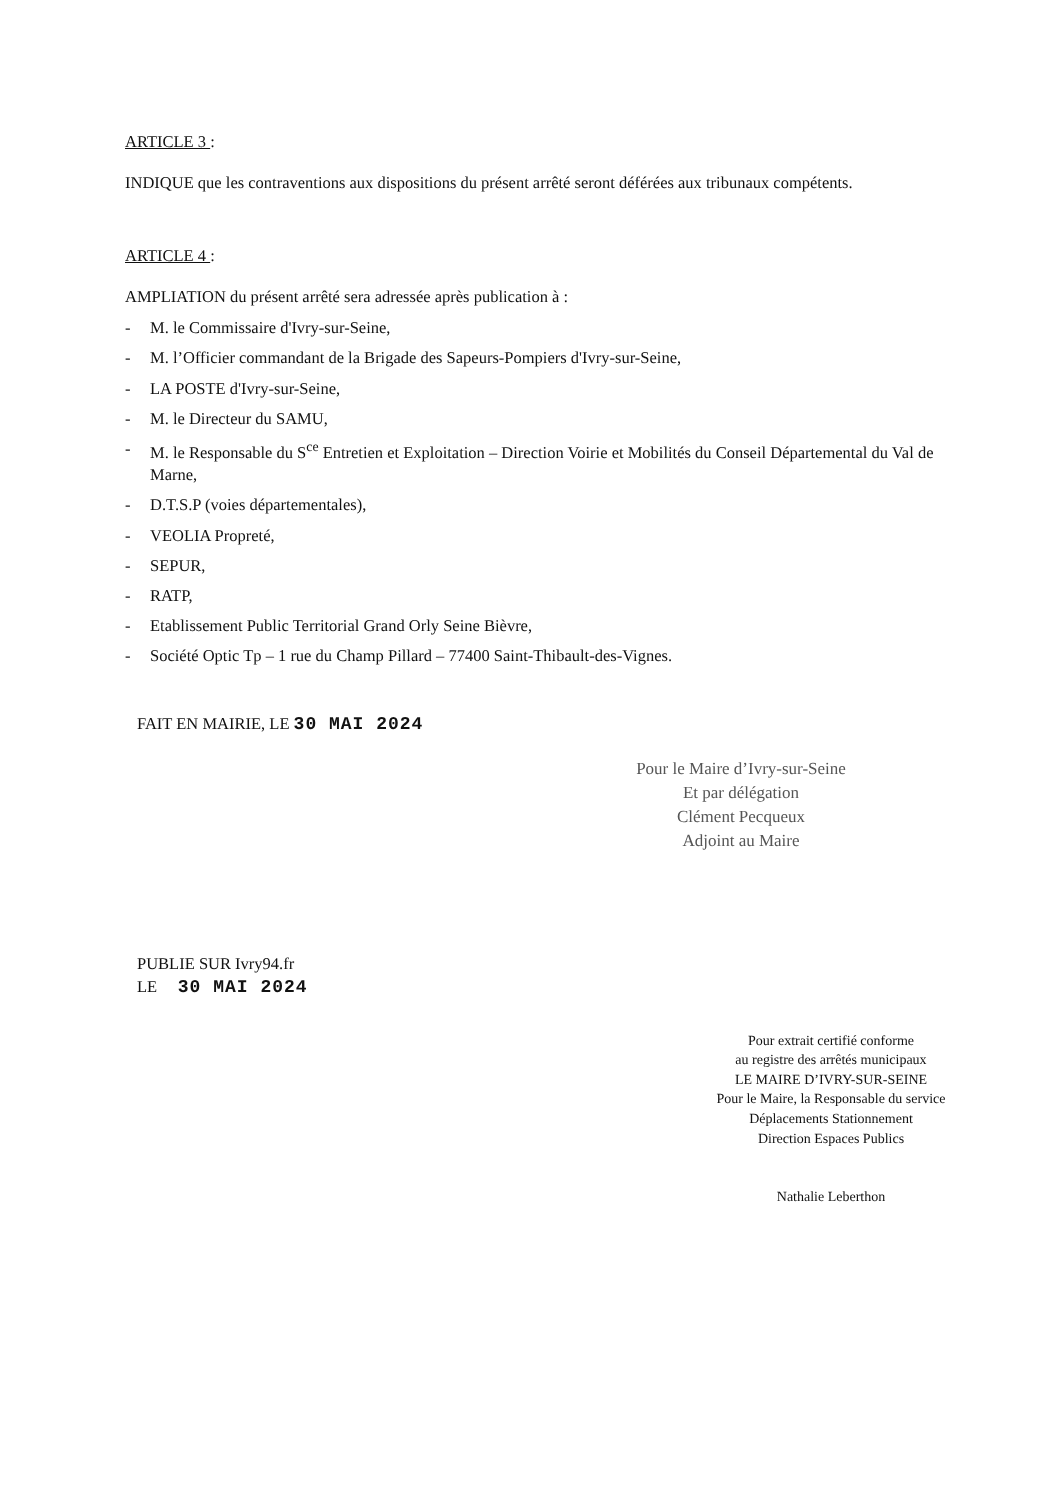ARTICLE 3 :
INDIQUE que les contraventions aux dispositions du présent arrêté seront déférées aux tribunaux compétents.
ARTICLE 4 :
AMPLIATION du présent arrêté sera adressée après publication à :
- M. le Commissaire d'Ivry-sur-Seine,
- M. l’Officier commandant de la Brigade des Sapeurs-Pompiers d'Ivry-sur-Seine,
- LA POSTE d'Ivry-sur-Seine,
- M. le Directeur du SAMU,
- M. le Responsable du S<sup>ce</sup> Entretien et Exploitation – Direction Voirie et Mobilités du Conseil Départemental du Val de Marne,
- D.T.S.P (voies départementales),
- VEOLIA Propreté,
- SEPUR,
- RATP,
- Etablissement Public Territorial Grand Orly Seine Bièvre,
- Société Optic Tp – 1 rue du Champ Pillard – 77400 Saint-Thibault-des-Vignes.
FAIT EN MAIRIE, LE 30 MAI 2024
Pour le Maire d’Ivry-sur-Seine
Et par délégation
Clément Pecqueux
Adjoint au Maire
PUBLIE SUR Ivry94.fr
LE 30 MAI 2024
Pour extrait certifié conforme
au registre des arrêtés municipaux
LE MAIRE D’IVRY-SUR-SEINE
Pour le Maire, la Responsable du service
Déplacements Stationnement
Direction Espaces Publics
Nathalie Leberthon